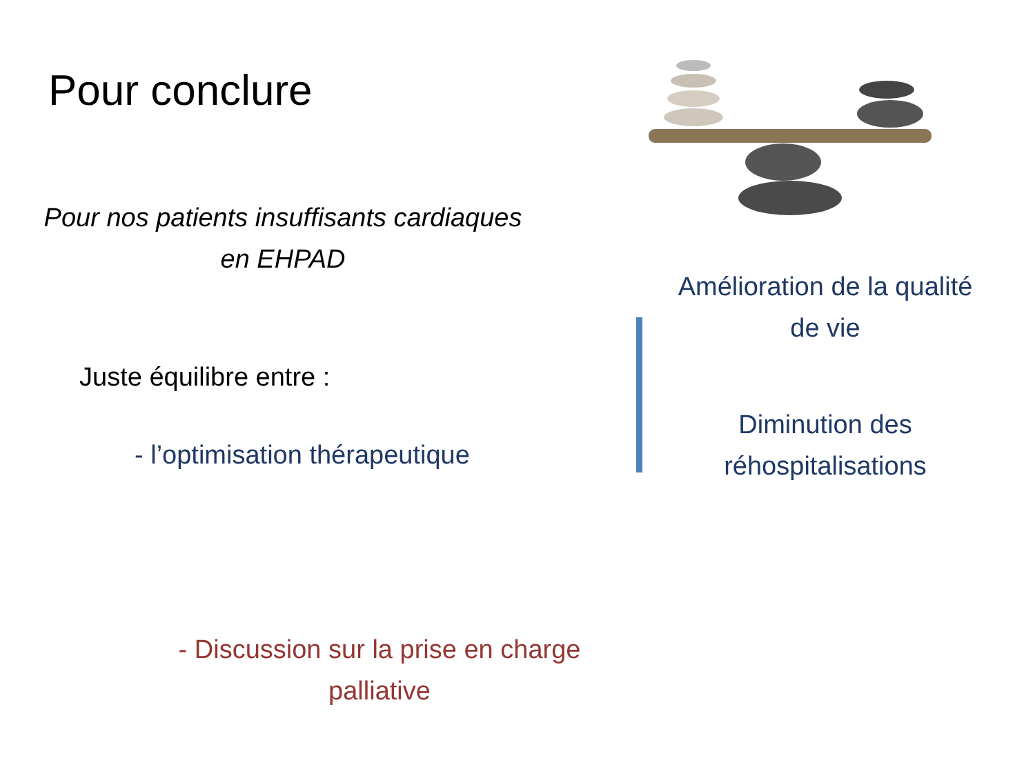Pour conclure
Pour nos patients insuffisants cardiaques en EHPAD
Juste équilibre entre :
- l’optimisation thérapeutique
- Discussion sur la prise en charge palliative
Amélioration de la qualité de vie
Diminution des réhospitalisations